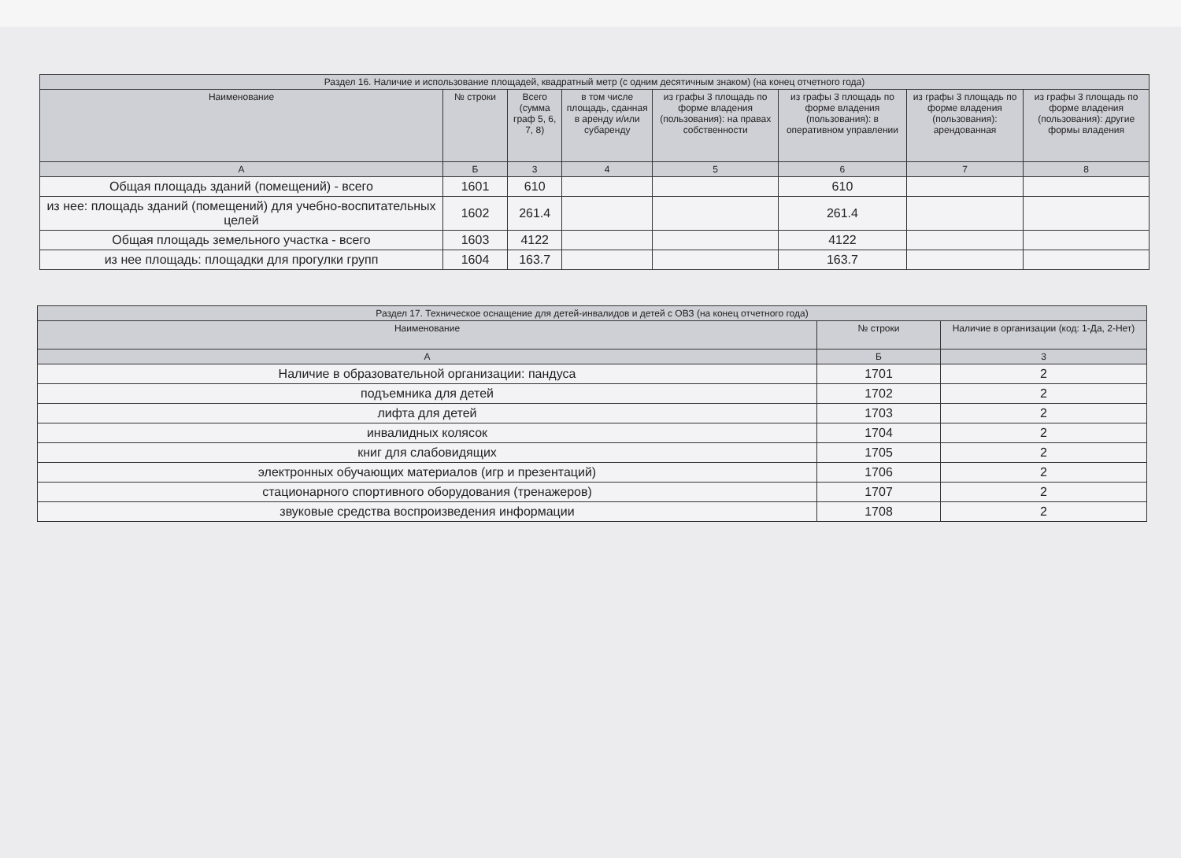| Раздел 16. Наличие и использование площадей, квадратный метр (с одним десятичным знаком) (на конец отчетного года) | | | | | | | |
| --- | --- | --- | --- | --- | --- | --- | --- |
| Наименование | № строки | Всего (сумма граф 5, 6, 7, 8) | в том числе площадь, сданная в аренду и/или субаренду | из графы 3 площадь по форме владения (пользования): на правах собственности | из графы 3 площадь по форме владения (пользования): в оперативном управлении | из графы 3 площадь по форме владения (пользования): арендованная | из графы 3 площадь по форме владения (пользования): другие формы владения |
| А | Б | 3 | 4 | 5 | 6 | 7 | 8 |
| Общая площадь зданий (помещений) - всего | 1601 | 610 | | | 610 | | |
| из нее: площадь зданий (помещений) для учебно-воспитательных целей | 1602 | 261.4 | | | 261.4 | | |
| Общая площадь земельного участка - всего | 1603 | 4122 | | | 4122 | | |
| из нее площадь: площадки для прогулки групп | 1604 | 163.7 | | | 163.7 | | |
| Раздел 17. Техническое оснащение для детей-инвалидов и детей с ОВЗ (на конец отчетного года) | | |
| --- | --- | --- |
| Наименование | № строки | Наличие в организации (код: 1-Да, 2-Нет) |
| А | Б | 3 |
| Наличие в образовательной организации: пандуса | 1701 | 2 |
| подъемника для детей | 1702 | 2 |
| лифта для детей | 1703 | 2 |
| инвалидных колясок | 1704 | 2 |
| книг для слабовидящих | 1705 | 2 |
| электронных обучающих материалов (игр и презентаций) | 1706 | 2 |
| стационарного спортивного оборудования (тренажеров) | 1707 | 2 |
| звуковые средства воспроизведения информации | 1708 | 2 |